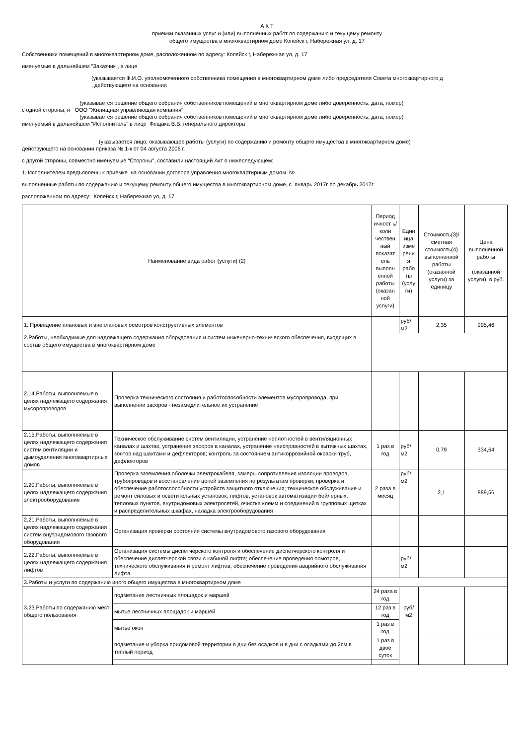А К Т
приемки оказанных услуг и (или) выполненных работ по содержанию и текущему ремонту
общего имущества в многоквартирном доме Копейск г, Набережная ул, д. 17
Собственники помещений в многоквартирном доме, расположенном по адресу: Копейск г, Набережная ул, д. 17
именуемые в дальнейшем "Заказчик", в лице
(указывается Ф.И.О. уполномоченного собственника помещения в многоквартирном доме либо председателя Совета многоквартирного д
, действующего на основании
(указывается решение общего собрания собственников помещений в многоквартирном доме либо доверенность, дата, номер)
с одной стороны, и ООО "Жилищная управляющая компания"
(указывается решение общего собрания собственников помещений в многоквартирном доме либо доверенность, дата, номер)
именуемый в дальнейшем "Исполнитель" в лице Фещака В.В. генерального директора
(указывается лицо, оказывающее работы (услуги) по содержанию и ремонту общего имущества в многоквартирном доме)
действующего на основании приказа № 1-к от 04 августа 2006 г.
с другой стороны, совместно именуемые "Стороны", составили настоящий Акт о нижеследующем:
1. Исполнителем предъявлены к приемке на основании договора управления многоквартирным домом № .
выполненные работы по содержанию и текущему ремонту общего имущества в многоквартирном доме, с январь 2017г по декабрь 2017г
расположенном по адресу: Копейск г, Набережная ул, д. 17
| Наименование вида работ (услуги) (2) | | Период ичност ь/коли чествен ный показат ель выполн енной работы (оказан ной услуги) | Един ица изме рени я рабо ты (услу ги) | Стоимость(3)/ сметная стоимость(4) выполненной работы (оказанной услуги) за единицу | Цена выполненной работы (оказанной услуги), в руб. |
| 1. Проведение плановых и внеплановых осмотров конструктивных элементов | | | руб/м2 | 2,35 | 995,46 |
| 2.Работы, необходимые для надлежащего содержания оборудования и систем инженерно-технического обеспечения, входящих в состав общего имущества в многоквартирном доме | | | | | |
| 2.14.Работы, выполняемые в целях надлежащего содержания мусоропроводов | Проверка технического состояния и работоспособности элементов мусоропровода, при выполнении засоров - незамедлительное их устранение | | | | |
| 2.15.Работы, выполняемые в целях надлежащего содержания систем вентиляции и дымоудаления многоквартирных домов | Техническое обслуживание систем вентиляции, устранение неплотностей в вентиляционных каналах и шахтах, устранение засоров в каналах, устранение неисправностей в вытяжных шахтах, зонтов над шахтами и дефлекторов; контроль за состоянием антикоррозийной окраски труб, дефлекторов | 1 раз в год | руб/м2 | 0,79 | 334,64 |
| 2.20.Работы, выполняемые в целях надлежащего содержания электрооборудования | Проверка заземления оболочки электрокабеля, замеры сопротивления изоляции проводов, трубопроводов и восстановление цепей заземления по результатам проверки; проверка и обеспечение работоспособности устройств защитного отключения; техническое обслуживание и ремонт силовых и осветительных установок, лифтов, установок автоматизации бойлерных, тепловых пунктов, внутридомовых электросетей, очистка клемм и соединений в групповых щитках и распределительных шкафах, наладка электрооборудования | 2 раза в месяц | руб/м2 | 2,1 | 889,56 |
| 2.21.Работы, выполняемые в целях надлежащего содержания систем внутридомового газового оборудования | Организация проверки состояния системы внутридомового газового оборудования | | | | |
| 2.22.Работы, выполняемые в целях надлежащего содержания лифтов | Организация системы диспетчерского контроля и обеспечение диспетчерского контроля и обеспечение диспетчерской связи с кабиной лифта; обеспечение проведения осмотров, технического обслуживания и ремонт лифтов; обеспечение проведения аварийного обслуживания лифта | | руб/м2 | | |
| 3.Работы и услуги по содержанию иного общего имущества в многоквартирном доме | | | | | |
| 3.23.Работы по содержанию мест общего пользования | подметание лестничных площадок и маршей | 24 раза в год | руб/ м2 | | |
| | мытье лестничных площадок и маршей | 12 раз в год | | | |
| | мытье окон | 1 раз в год | | | |
| | подметание и уборка придомовой территории в дни без осадков и в дни с осадками до 2см в теплый период | 1 раз в двое суток | | | |